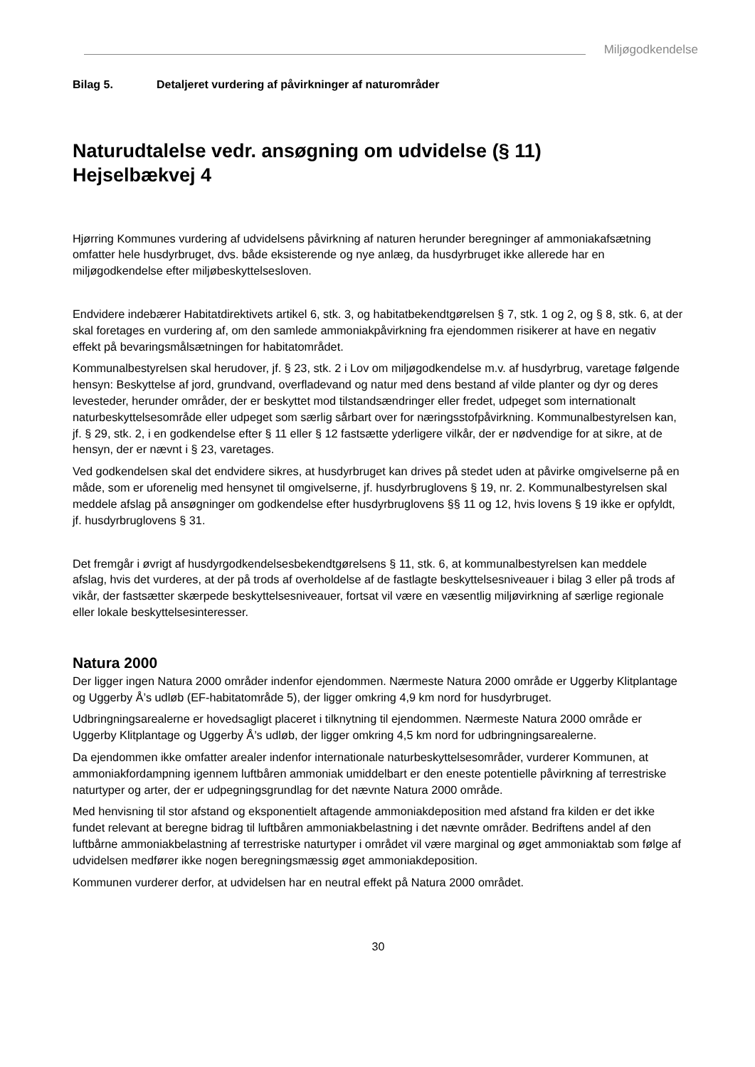Miljøgodkendelse
Bilag 5. Detaljeret vurdering af påvirkninger af naturområder
Naturudtalelse vedr. ansøgning om udvidelse (§ 11)
Hejselbækvej 4
Hjørring Kommunes vurdering af udvidelsens påvirkning af naturen herunder beregninger af ammoniakafsætning omfatter hele husdyrbruget, dvs. både eksisterende og nye anlæg, da husdyrbruget ikke allerede har en miljøgodkendelse efter miljøbeskyttelsesloven.
Endvidere indebærer Habitatdirektivets artikel 6, stk. 3, og habitatbekendtgørelsen § 7, stk. 1 og 2, og § 8, stk. 6, at der skal foretages en vurdering af, om den samlede ammoniakpåvirkning fra ejendommen risikerer at have en negativ effekt på bevaringsmålsætningen for habitatområdet.
Kommunalbestyrelsen skal herudover, jf. § 23, stk. 2 i Lov om miljøgodkendelse m.v. af husdyrbrug, varetage følgende hensyn: Beskyttelse af jord, grundvand, overfladevand og natur med dens bestand af vilde planter og dyr og deres levesteder, herunder områder, der er beskyttet mod tilstandsændringer eller fredet, udpeget som internationalt naturbeskyttelsesområde eller udpeget som særlig sårbart over for næringsstofpåvirkning. Kommunalbestyrelsen kan, jf. § 29, stk. 2, i en godkendelse efter § 11 eller § 12 fastsætte yderligere vilkår, der er nødvendige for at sikre, at de hensyn, der er nævnt i § 23, varetages.
Ved godkendelsen skal det endvidere sikres, at husdyrbruget kan drives på stedet uden at påvirke omgivelserne på en måde, som er uforenelig med hensynet til omgivelserne, jf. husdyrbruglovens § 19, nr. 2. Kommunalbestyrelsen skal meddele afslag på ansøgninger om godkendelse efter husdyrbruglovens §§ 11 og 12, hvis lovens § 19 ikke er opfyldt, jf. husdyrbruglovens § 31.
Det fremgår i øvrigt af husdyrgodkendelsesbekendtgørelsens § 11, stk. 6, at kommunalbestyrelsen kan meddele afslag, hvis det vurderes, at der på trods af overholdelse af de fastlagte beskyttelsesniveauer i bilag 3 eller på trods af vikår, der fastsætter skærpede beskyttelsesniveauer, fortsat vil være en væsentlig miljøvirkning af særlige regionale eller lokale beskyttelsesinteresser.
Natura 2000
Der ligger ingen Natura 2000 områder indenfor ejendommen. Nærmeste Natura 2000 område er Uggerby Klitplantage og Uggerby Å’s udløb (EF-habitatområde 5), der ligger omkring 4,9 km nord for husdyrbruget.
Udbringningsarealerne er hovedsagligt placeret i tilknytning til ejendommen. Nærmeste Natura 2000 område er Uggerby Klitplantage og Uggerby Å’s udløb, der ligger omkring 4,5 km nord for udbringningsarealerne.
Da ejendommen ikke omfatter arealer indenfor internationale naturbeskyttelsesområder, vurderer Kommunen, at ammoniakfordampning igennem luftbåren ammoniak umiddelbart er den eneste potentielle påvirkning af terrestriske naturtyper og arter, der er udpegningsgrundlag for det nævnte Natura 2000 område.
Med henvisning til stor afstand og eksponentielt aftagende ammoniakdeposition med afstand fra kilden er det ikke fundet relevant at beregne bidrag til luftbåren ammoniakbelastning i det nævnte områder. Bedriftens andel af den luftbårne ammoniakbelastning af terrestriske naturtyper i området vil være marginal og øget ammoniaktab som følge af udvidelsen medfører ikke nogen beregningsmæssig øget ammoniakdeposition.
Kommunen vurderer derfor, at udvidelsen har en neutral effekt på Natura 2000 området.
30